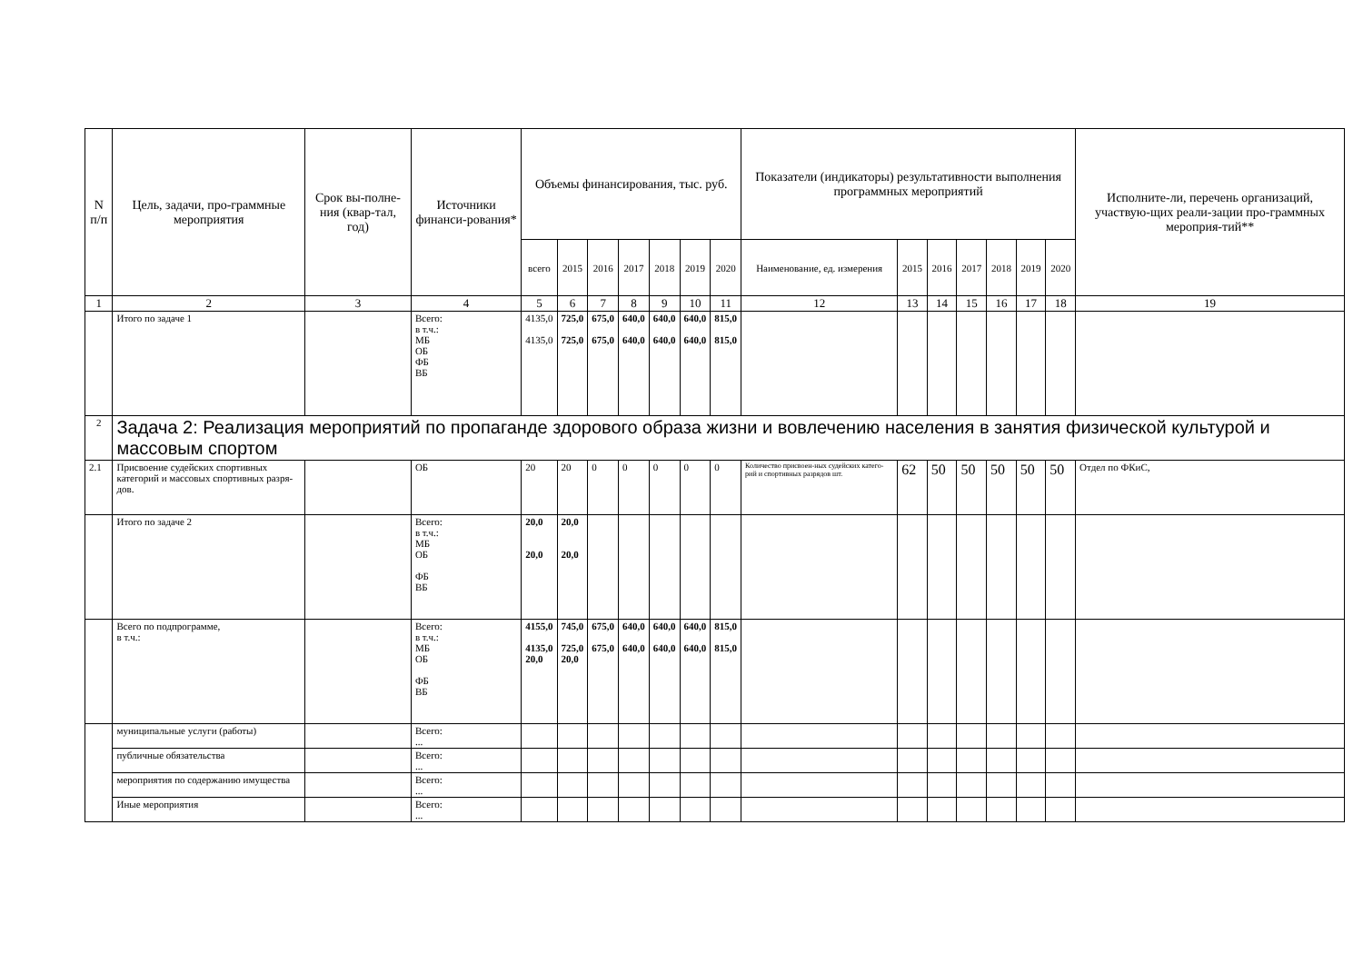| N п/п | Цель, задачи, про-граммные мероприятия | Срок вы-полне-ния (квар-тал, год) | Источники финанси-рования* | Объемы финансирования, тыс. руб. | | | | | | | Показатели (индикаторы) результативности выполнения программных мероприятий | | | | | | | Исполните-ли, перечень организаций, участвую-щих реали-зации про-граммных мероприя-тий** |
| --- | --- | --- | --- | --- | --- | --- | --- | --- | --- | --- | --- | --- | --- | --- | --- | --- | --- | --- |
| | | | | всего | 2015 | 2016 | 2017 | 2018 | 2019 | 2020 | Наименование, ед. измерения | 2015 | 2016 | 2017 | 2018 | 2019 | 2020 | |
| 1 | 2 | 3 | 4 | 5 | 6 | 7 | 8 | 9 | 10 | 11 | 12 | 13 | 14 | 15 | 16 | 17 | 18 | 19 |
| | Итого по задаче 1 | | Всего: в т.ч.: МБ ОБ ФБ ВБ | 4135,0 4135,0 | 725,0 725,0 | 675,0 675,0 | 640,0 640,0 | 640,0 640,0 | 640,0 640,0 | 815,0 815,0 | | | | | | | | |
| 2 | Задача 2: Реализация мероприятий по пропаганде здорового образа жизни и вовлечению населения в занятия физической культурой и массовым спортом | | | | | | | | | | | | | | | | | |
| 2.1 | Присвоение судейских спортивных категорий и массовых спортивных разря-дов. | | ОБ | 20 | 20 | 0 | 0 | 0 | 0 | 0 | Количество присвоен-ных судейских катего-рий и спортивных разрядов шт. | 62 | 50 | 50 | 50 | 50 | 50 | Отдел по ФКиС, |
| | Итого по задаче 2 | | Всего: в т.ч.: МБ ОБ ФБ ВБ | 20,0 20,0 | 20,0 20,0 | | | | | | | | | | | | | |
| | Всего по подпрограмме, в т.ч.: | | Всего: в т.ч.: МБ ОБ ФБ ВБ | 4155,0 4135,0 20,0 | 745,0 725,0 20,0 | 675,0 675,0 | 640,0 640,0 | 640,0 640,0 | 640,0 640,0 | 815,0 815,0 | | | | | | | | |
| | муниципальные услуги (работы) | | Всего: ... | | | | | | | | | | | | | | | |
| | публичные обязательства | | Всего: ... | | | | | | | | | | | | | | | |
| | мероприятия по содержанию имущества | | Всего: ... | | | | | | | | | | | | | | | |
| | Иные мероприятия | | Всего: ... | | | | | | | | | | | | | | | |